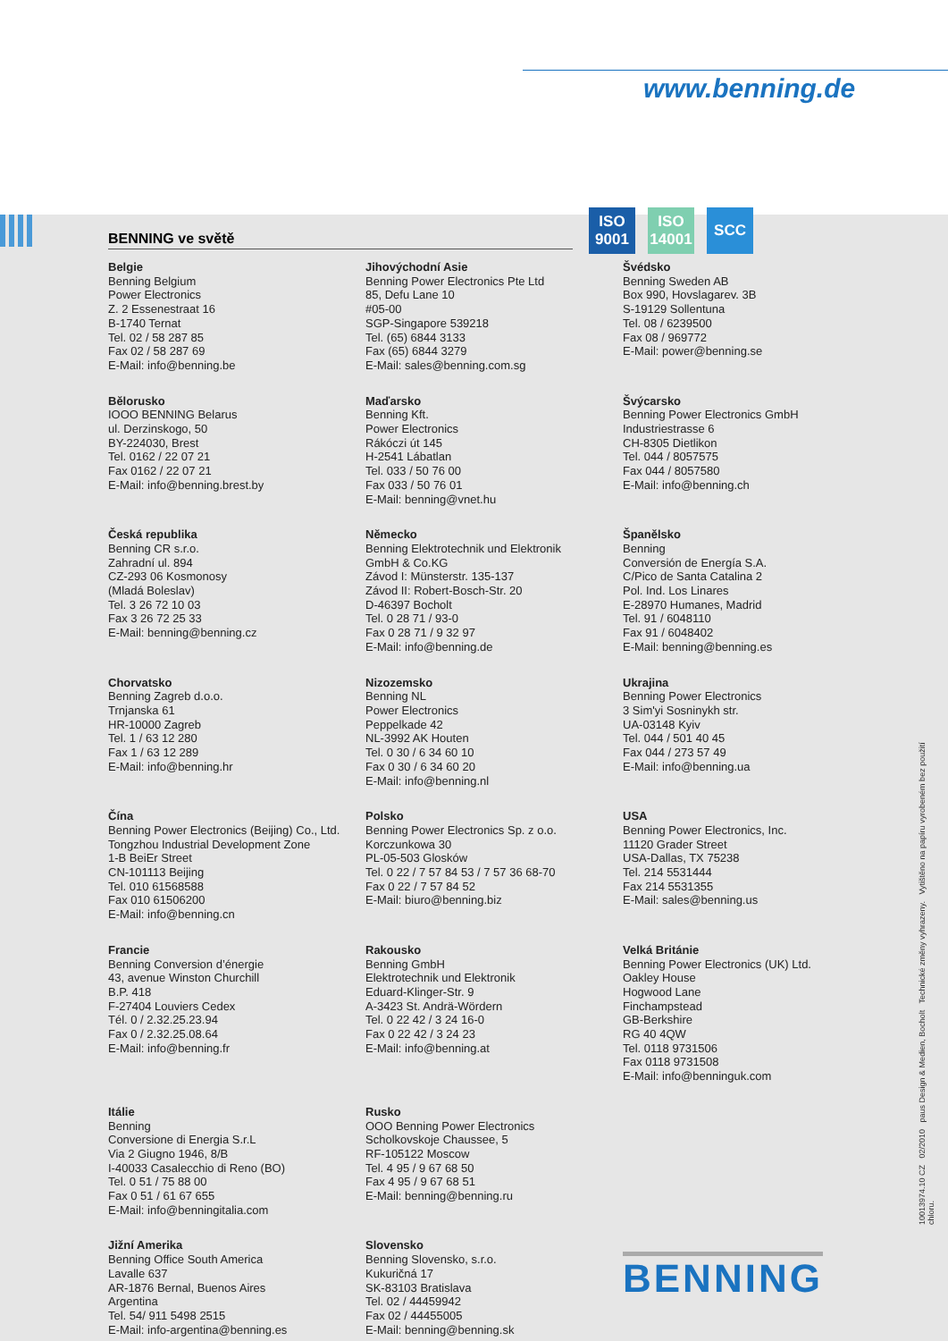www.benning.de
ISO 9001
ISO 14001
SCC
BENNING ve světě
Belgie
Benning Belgium
Power Electronics
Z. 2 Essenestraat 16
B-1740 Ternat
Tel. 02 / 58 287 85
Fax 02 / 58 287 69
E-Mail: info@benning.be
Jihovýchodní Asie
Benning Power Electronics Pte Ltd
85, Defu Lane 10
#05-00
SGP-Singapore 539218
Tel. (65) 6844 3133
Fax (65) 6844 3279
E-Mail: sales@benning.com.sg
Švédsko
Benning Sweden AB
Box 990, Hovslagarev. 3B
S-19129 Sollentuna
Tel. 08 / 6239500
Fax 08 / 969772
E-Mail: power@benning.se
Bělorusko
IOOO BENNING Belarus
ul. Derzinskogo, 50
BY-224030, Brest
Tel. 0162 / 22 07 21
Fax 0162 / 22 07 21
E-Mail: info@benning.brest.by
Maďarsko
Benning Kft.
Power Electronics
Rákóczi út 145
H-2541 Lábatlan
Tel. 033 / 50 76 00
Fax 033 / 50 76 01
E-Mail: benning@vnet.hu
Švýcarsko
Benning Power Electronics GmbH
Industriestrasse 6
CH-8305 Dietlikon
Tel. 044 / 8057575
Fax 044 / 8057580
E-Mail: info@benning.ch
Česká republika
Benning CR s.r.o.
Zahradní ul. 894
CZ-293 06 Kosmonosy
(Mladá Boleslav)
Tel. 3 26 72 10 03
Fax 3 26 72 25 33
E-Mail: benning@benning.cz
Německo
Benning Elektrotechnik und Elektronik
GmbH & Co.KG
Závod I: Münsterstr. 135-137
Závod II: Robert-Bosch-Str. 20
D-46397 Bocholt
Tel. 0 28 71 / 93-0
Fax 0 28 71 / 9 32 97
E-Mail: info@benning.de
Španělsko
Benning
Conversión de Energía S.A.
C/Pico de Santa Catalina 2
Pol. Ind. Los Linares
E-28970 Humanes, Madrid
Tel. 91 / 6048110
Fax 91 / 6048402
E-Mail: benning@benning.es
Chorvatsko
Benning Zagreb d.o.o.
Trnjanska 61
HR-10000 Zagreb
Tel. 1 / 63 12 280
Fax 1 / 63 12 289
E-Mail: info@benning.hr
Nizozemsko
Benning NL
Power Electronics
Peppelkade 42
NL-3992 AK Houten
Tel. 0 30 / 6 34 60 10
Fax 0 30 / 6 34 60 20
E-Mail: info@benning.nl
Ukrajina
Benning Power Electronics
3 Sim'yi Sosninykh str.
UA-03148 Kyiv
Tel. 044 / 501 40 45
Fax 044 / 273 57 49
E-Mail: info@benning.ua
Čína
Benning Power Electronics (Beijing) Co., Ltd.
Tongzhou Industrial Development Zone
1-B BeiEr Street
CN-101113 Beijing
Tel. 010 61568588
Fax 010 61506200
E-Mail: info@benning.cn
Polsko
Benning Power Electronics Sp. z o.o.
Korczunkowa 30
PL-05-503 Glosków
Tel. 0 22 / 7 57 84 53 / 7 57 36 68-70
Fax 0 22 / 7 57 84 52
E-Mail: biuro@benning.biz
USA
Benning Power Electronics, Inc.
11120 Grader Street
USA-Dallas, TX 75238
Tel. 214 5531444
Fax 214 5531355
E-Mail: sales@benning.us
Francie
Benning Conversion d’énergie
43, avenue Winston Churchill
B.P. 418
F-27404 Louviers Cedex
Tél. 0 / 2.32.25.23.94
Fax 0 / 2.32.25.08.64
E-Mail: info@benning.fr
Rakousko
Benning GmbH
Elektrotechnik und Elektronik
Eduard-Klinger-Str. 9
A-3423 St. Andrä-Wördern
Tel. 0 22 42 / 3 24 16-0
Fax 0 22 42 / 3 24 23
E-Mail: info@benning.at
Velká Británie
Benning Power Electronics (UK) Ltd.
Oakley House
Hogwood Lane
Finchampstead
GB-Berkshire
RG 40 4QW
Tel. 0118 9731506
Fax 0118 9731508
E-Mail: info@benninguk.com
Itálie
Benning
Conversione di Energia S.r.L
Via 2 Giugno 1946, 8/B
I-40033 Casalecchio di Reno (BO)
Tel. 0 51 / 75 88 00
Fax 0 51 / 61 67 655
E-Mail: info@benningitalia.com
Rusko
OOO Benning Power Electronics
Scholkovskoje Chaussee, 5
RF-105122 Moscow
Tel. 4 95 / 9 67 68 50
Fax 4 95 / 9 67 68 51
E-Mail: benning@benning.ru
Jižní Amerika
Benning Office South America
Lavalle 637
AR-1876 Bernal, Buenos Aires
Argentina
Tel. 54/ 911 5498 2515
E-Mail: info-argentina@benning.es
Slovensko
Benning Slovensko, s.r.o.
Kukuričná 17
SK-83103 Bratislava
Tel. 02 / 44459942
Fax 02 / 44455005
E-Mail: benning@benning.sk
10013974.10 CZ 02/2010 paus Design & Medien, Bocholt Technické změny vyhrazeny. Vytištěno na papíru vyrobeném bez použití chloru.
BENNING